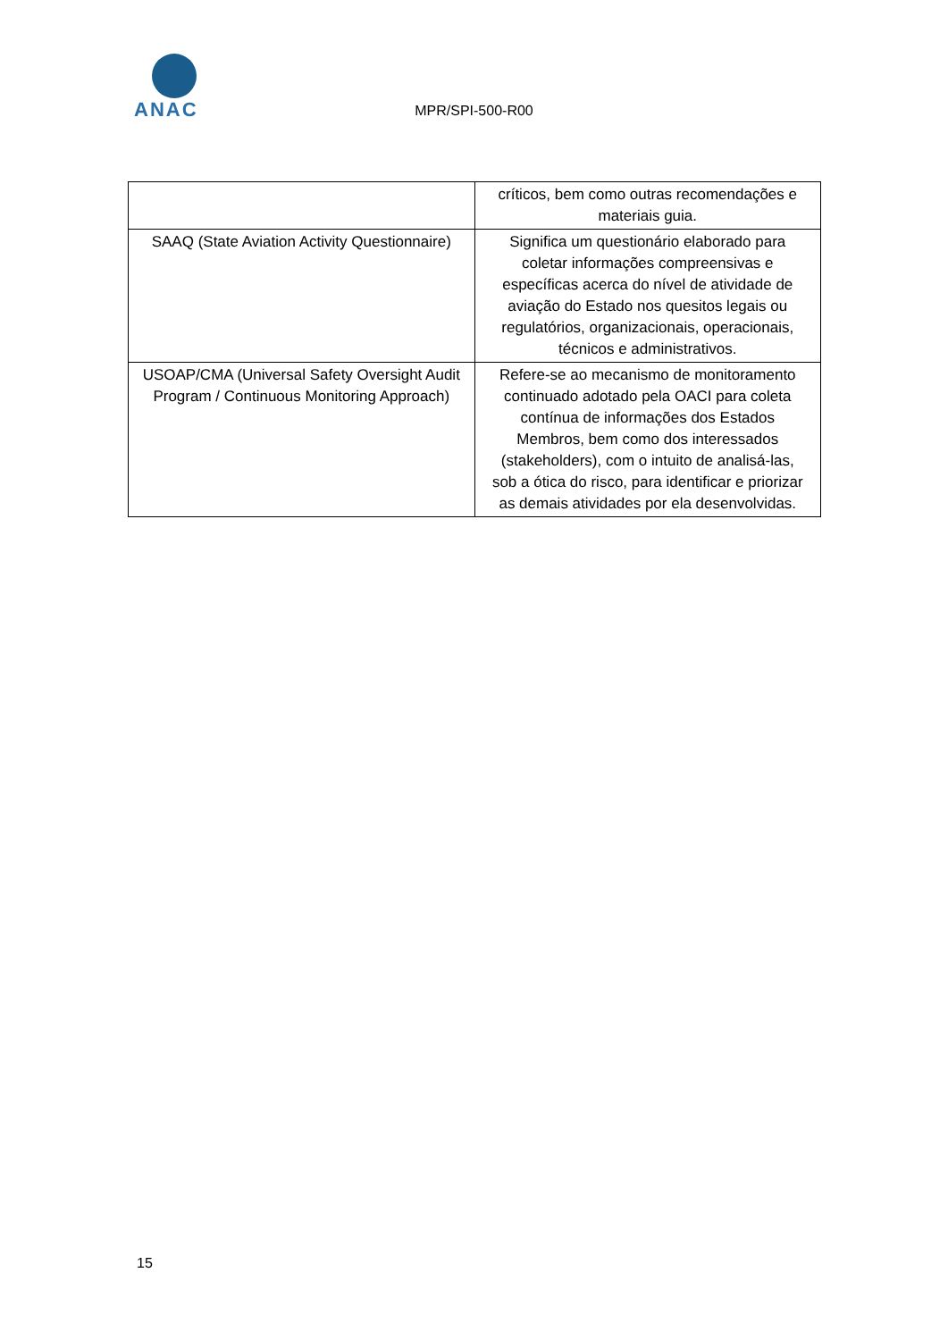ANAC
MPR/SPI-500-R00
| | críticos, bem como outras recomendações e materiais guia. |
| SAAQ (State Aviation Activity Questionnaire) | Significa um questionário elaborado para coletar informações compreensivas e específicas acerca do nível de atividade de aviação do Estado nos quesitos legais ou regulatórios, organizacionais, operacionais, técnicos e administrativos. |
| USOAP/CMA (Universal Safety Oversight Audit Program / Continuous Monitoring Approach) | Refere-se ao mecanismo de monitoramento continuado adotado pela OACI para coleta contínua de informações dos Estados Membros, bem como dos interessados (stakeholders), com o intuito de analisá-las, sob a ótica do risco, para identificar e priorizar as demais atividades por ela desenvolvidas. |
15